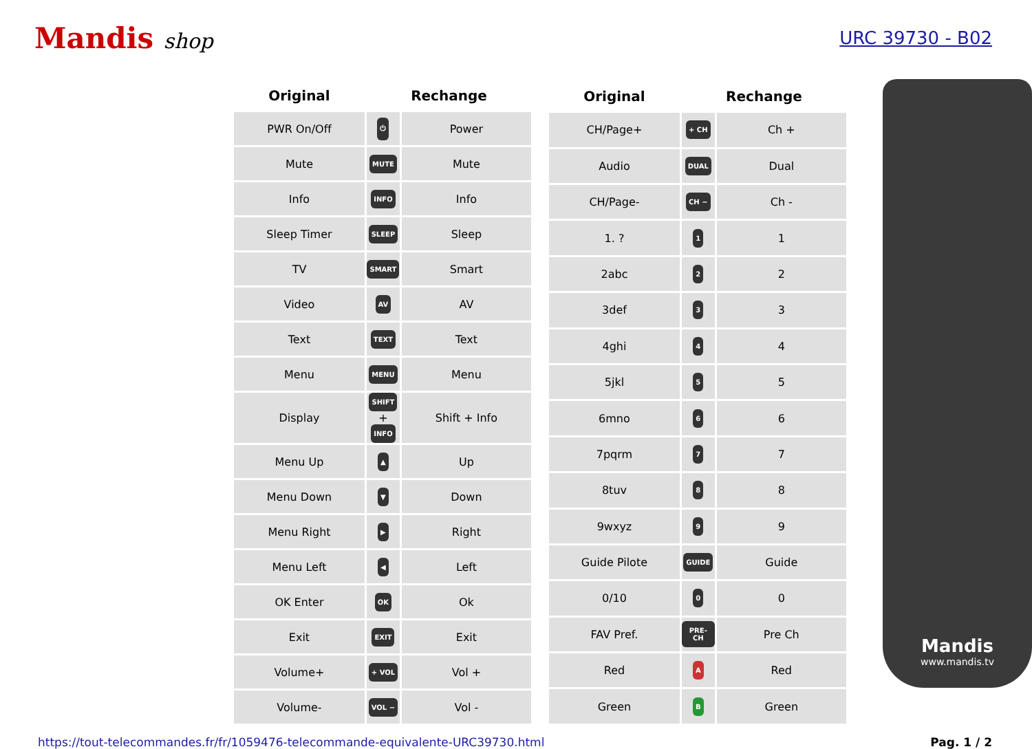Mandis shop
URC 39730 - B02
| Original | Rechange | |
| --- | --- | --- |
| PWR On/Off | ⏻ | Power |
| Mute | MUTE | Mute |
| Info | INFO | Info |
| Sleep Timer | SLEEP | Sleep |
| TV | SMART | Smart |
| Video | AV | AV |
| Text | TEXT | Text |
| Menu | MENU | Menu |
| Display | SHIFT + INFO | Shift + Info |
| Menu Up | ▲ | Up |
| Menu Down | ▼ | Down |
| Menu Right | ▶ | Right |
| Menu Left | ◀ | Left |
| OK Enter | OK | Ok |
| Exit | EXIT | Exit |
| Volume+ | + VOL | Vol + |
| Volume- | VOL − | Vol - |
| Original | Rechange | |
| --- | --- | --- |
| CH/Page+ | + CH | Ch + |
| Audio | DUAL | Dual |
| CH/Page- | CH − | Ch - |
| 1. ? | 1 | 1 |
| 2abc | 2 | 2 |
| 3def | 3 | 3 |
| 4ghi | 4 | 4 |
| 5jkl | 5 | 5 |
| 6mno | 6 | 6 |
| 7pqrm | 7 | 7 |
| 8tuv | 8 | 8 |
| 9wxyz | 9 | 9 |
| Guide Pilote | GUIDE | Guide |
| 0/10 | 0 | 0 |
| FAV Pref. | PRE-CH | Pre Ch |
| Red | A | Red |
| Green | B | Green |
Mandis
www.mandis.tv
https://tout-telecommandes.fr/fr/1059476-telecommande-equivalente-URC39730.html Pag. 1 / 2